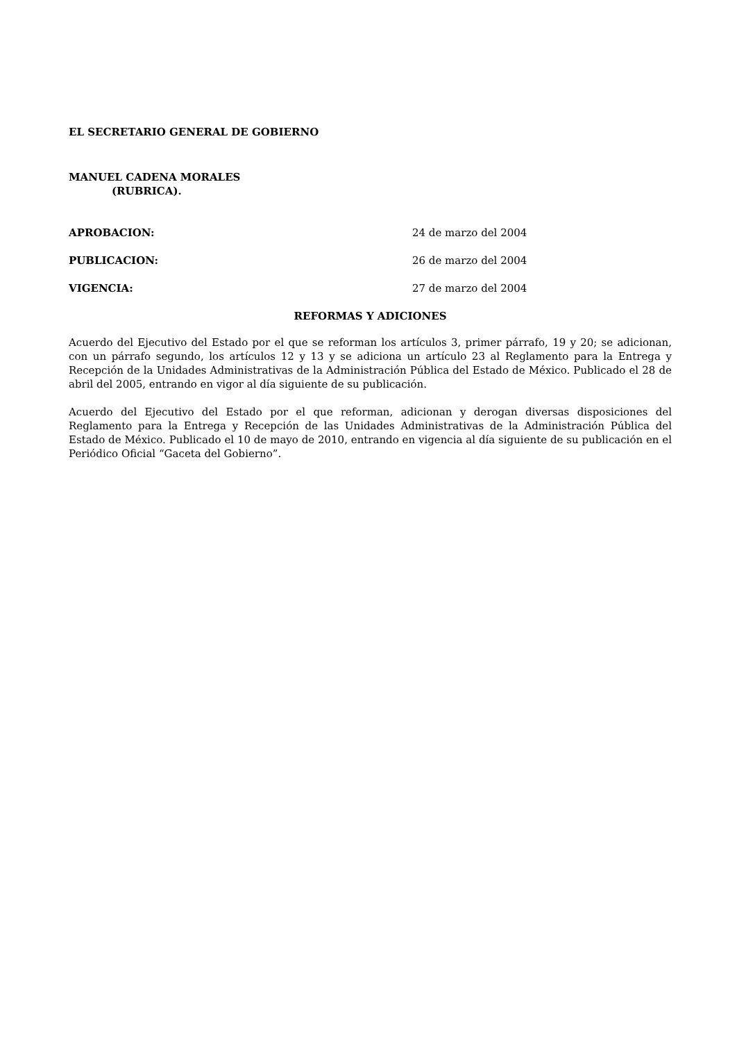EL SECRETARIO GENERAL DE GOBIERNO
MANUEL CADENA MORALES
(RUBRICA).
APROBACION: 24 de marzo del 2004
PUBLICACION: 26 de marzo del 2004
VIGENCIA: 27 de marzo del 2004
REFORMAS Y ADICIONES
Acuerdo del Ejecutivo del Estado por el que se reforman los artículos 3, primer párrafo, 19 y 20; se adicionan, con un párrafo segundo, los artículos 12 y 13 y se adiciona un artículo 23 al Reglamento para la Entrega y Recepción de la Unidades Administrativas de la Administración Pública del Estado de México. Publicado el 28 de abril del 2005, entrando en vigor al día siguiente de su publicación.
Acuerdo del Ejecutivo del Estado por el que reforman, adicionan y derogan diversas disposiciones del Reglamento para la Entrega y Recepción de las Unidades Administrativas de la Administración Pública del Estado de México. Publicado el 10 de mayo de 2010, entrando en vigencia al día siguiente de su publicación en el Periódico Oficial “Gaceta del Gobierno”.